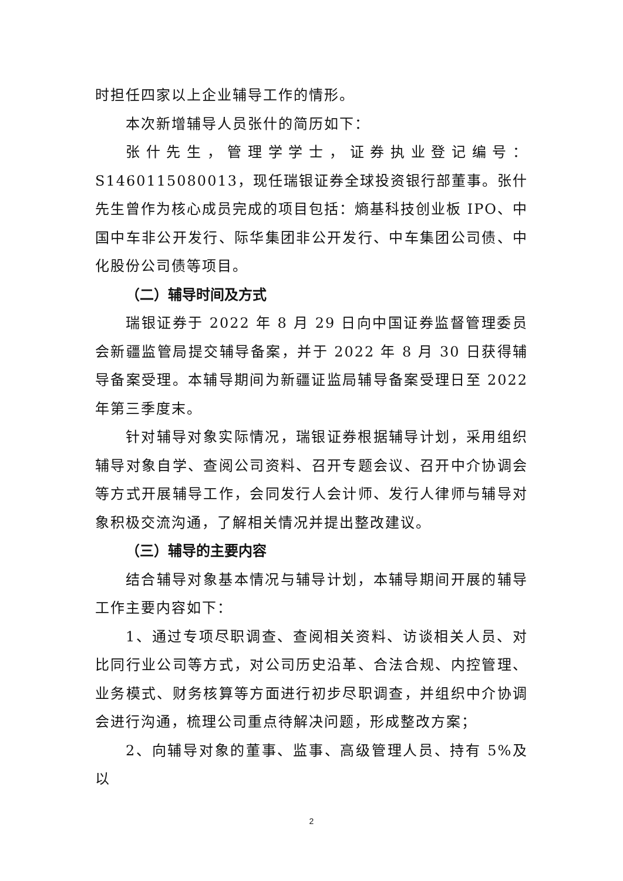时担任四家以上企业辅导工作的情形。
本次新增辅导人员张什的简历如下：
张什先生，管理学学士，证券执业登记编号：S1460115080013，现任瑞银证券全球投资银行部董事。张什先生曾作为核心成员完成的项目包括：熵基科技创业板 IPO、中国中车非公开发行、际华集团非公开发行、中车集团公司债、中化股份公司债等项目。
（二）辅导时间及方式
瑞银证券于 2022 年 8 月 29 日向中国证券监督管理委员会新疆监管局提交辅导备案，并于 2022 年 8 月 30 日获得辅导备案受理。本辅导期间为新疆证监局辅导备案受理日至 2022 年第三季度末。
针对辅导对象实际情况，瑞银证券根据辅导计划，采用组织辅导对象自学、查阅公司资料、召开专题会议、召开中介协调会等方式开展辅导工作，会同发行人会计师、发行人律师与辅导对象积极交流沟通，了解相关情况并提出整改建议。
（三）辅导的主要内容
结合辅导对象基本情况与辅导计划，本辅导期间开展的辅导工作主要内容如下：
1、通过专项尽职调查、查阅相关资料、访谈相关人员、对比同行业公司等方式，对公司历史沿革、合法合规、内控管理、业务模式、财务核算等方面进行初步尽职调查，并组织中介协调会进行沟通，梳理公司重点待解决问题，形成整改方案；
2、向辅导对象的董事、监事、高级管理人员、持有 5%及以
2